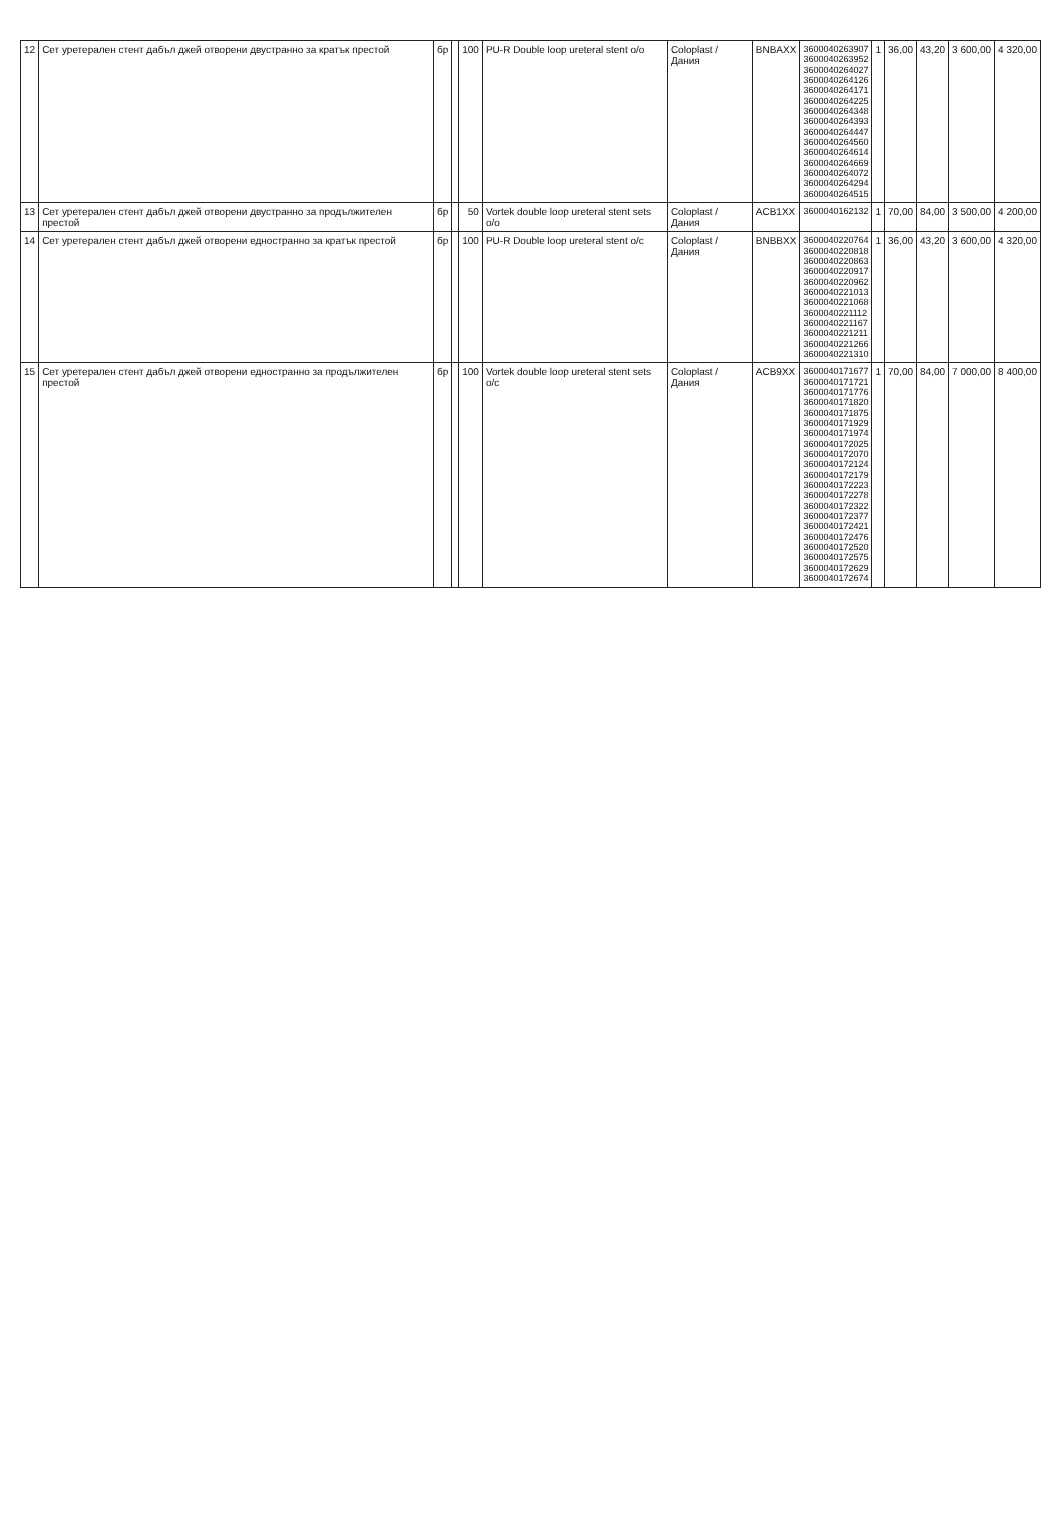| 12 | Сет уретерален стент дабъл джей отворени двустранно за кратък престой | бр | | 100 | PU-R Double loop ureteral stent o/o | Coloplast / Дания | BNBAXX | 3600040263907 3600040263952 3600040264027 3600040264126 3600040264171 3600040264225 3600040264348 3600040264393 3600040264447 3600040264560 3600040264614 3600040264669 3600040264072 3600040264294 3600040264515 | 1 | 36,00 | 43,20 | 3 600,00 | 4 320,00 |
| 13 | Сет уретерален стент дабъл джей отворени двустранно за продължителен престой | бр | | 50 | Vortek double loop ureteral stent sets o/o | Coloplast / Дания | ACB1XX | 3600040162132 | 1 | 70,00 | 84,00 | 3 500,00 | 4 200,00 |
| 14 | Сет уретерален стент дабъл джей отворени едностранно за кратък престой | бр | | 100 | PU-R Double loop ureteral stent o/c | Coloplast / Дания | BNBBXX | 3600040220764 3600040220818 3600040220863 3600040220917 3600040220962 3600040221013 3600040221068 3600040221112 3600040221167 3600040221211 3600040221266 3600040221310 | 1 | 36,00 | 43,20 | 3 600,00 | 4 320,00 |
| 15 | Сет уретерален стент дабъл джей отворени едностранно за продължителен престой | бр | | 100 | Vortek double loop ureteral stent sets o/c | Coloplast / Дания | ACB9XX | 3600040171677 3600040171721 3600040171776 3600040171820 3600040171875 3600040171929 3600040171974 3600040172025 3600040172070 3600040172124 3600040172179 3600040172223 3600040172278 3600040172322 3600040172377 3600040172421 3600040172476 3600040172520 3600040172575 3600040172629 3600040172674 | 1 | 70,00 | 84,00 | 7 000,00 | 8 400,00 |